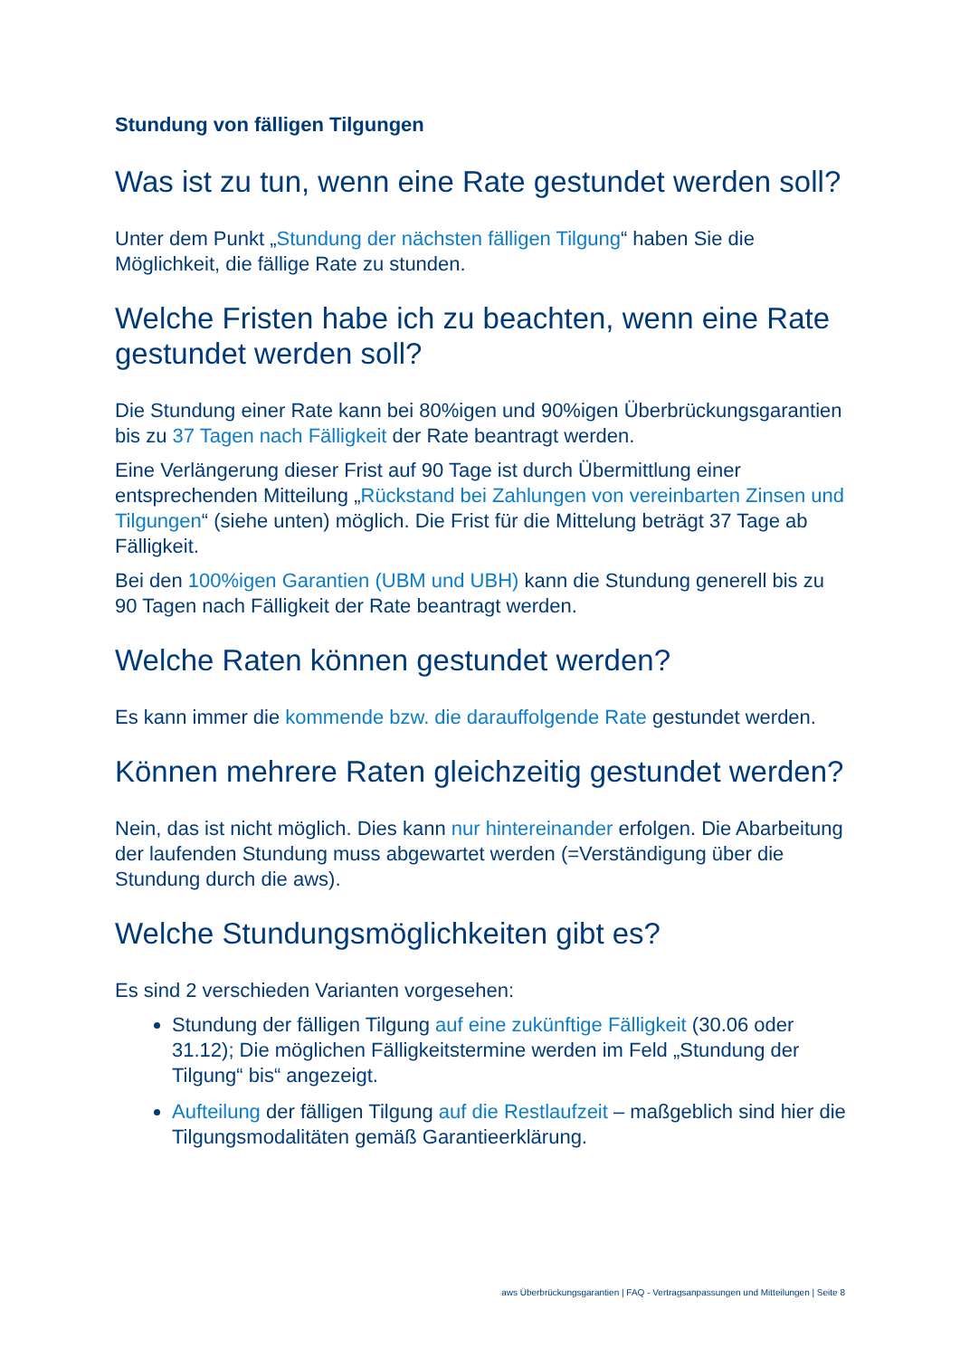Stundung von fälligen Tilgungen
Was ist zu tun, wenn eine Rate gestundet werden soll?
Unter dem Punkt „Stundung der nächsten fälligen Tilgung“ haben Sie die Möglichkeit, die fällige Rate zu stunden.
Welche Fristen habe ich zu beachten, wenn eine Rate gestundet werden soll?
Die Stundung einer Rate kann bei 80%igen und 90%igen Überbrückungsgarantien bis zu 37 Tagen nach Fälligkeit der Rate beantragt werden.
Eine Verlängerung dieser Frist auf 90 Tage ist durch Übermittlung einer entsprechenden Mitteilung „Rückstand bei Zahlungen von vereinbarten Zinsen und Tilgungen“ (siehe unten) möglich. Die Frist für die Mittelung beträgt 37 Tage ab Fälligkeit.
Bei den 100%igen Garantien (UBM und UBH) kann die Stundung generell bis zu 90 Tagen nach Fälligkeit der Rate beantragt werden.
Welche Raten können gestundet werden?
Es kann immer die kommende bzw. die darauffolgende Rate gestundet werden.
Können mehrere Raten gleichzeitig gestundet werden?
Nein, das ist nicht möglich. Dies kann nur hintereinander erfolgen. Die Abarbeitung der laufenden Stundung muss abgewartet werden (=Verständigung über die Stundung durch die aws).
Welche Stundungsmöglichkeiten gibt es?
Es sind 2 verschieden Varianten vorgesehen:
Stundung der fälligen Tilgung auf eine zukünftige Fälligkeit (30.06 oder 31.12); Die möglichen Fälligkeitstermine werden im Feld „Stundung der Tilgung“ bis“ angezeigt.
Aufteilung der fälligen Tilgung auf die Restlaufzeit – maßgeblich sind hier die Tilgungsmodalitäten gemäß Garantieerklärung.
aws Überbrückungsgarantien | FAQ - Vertragsanpassungen und Mitteilungen | Seite 8